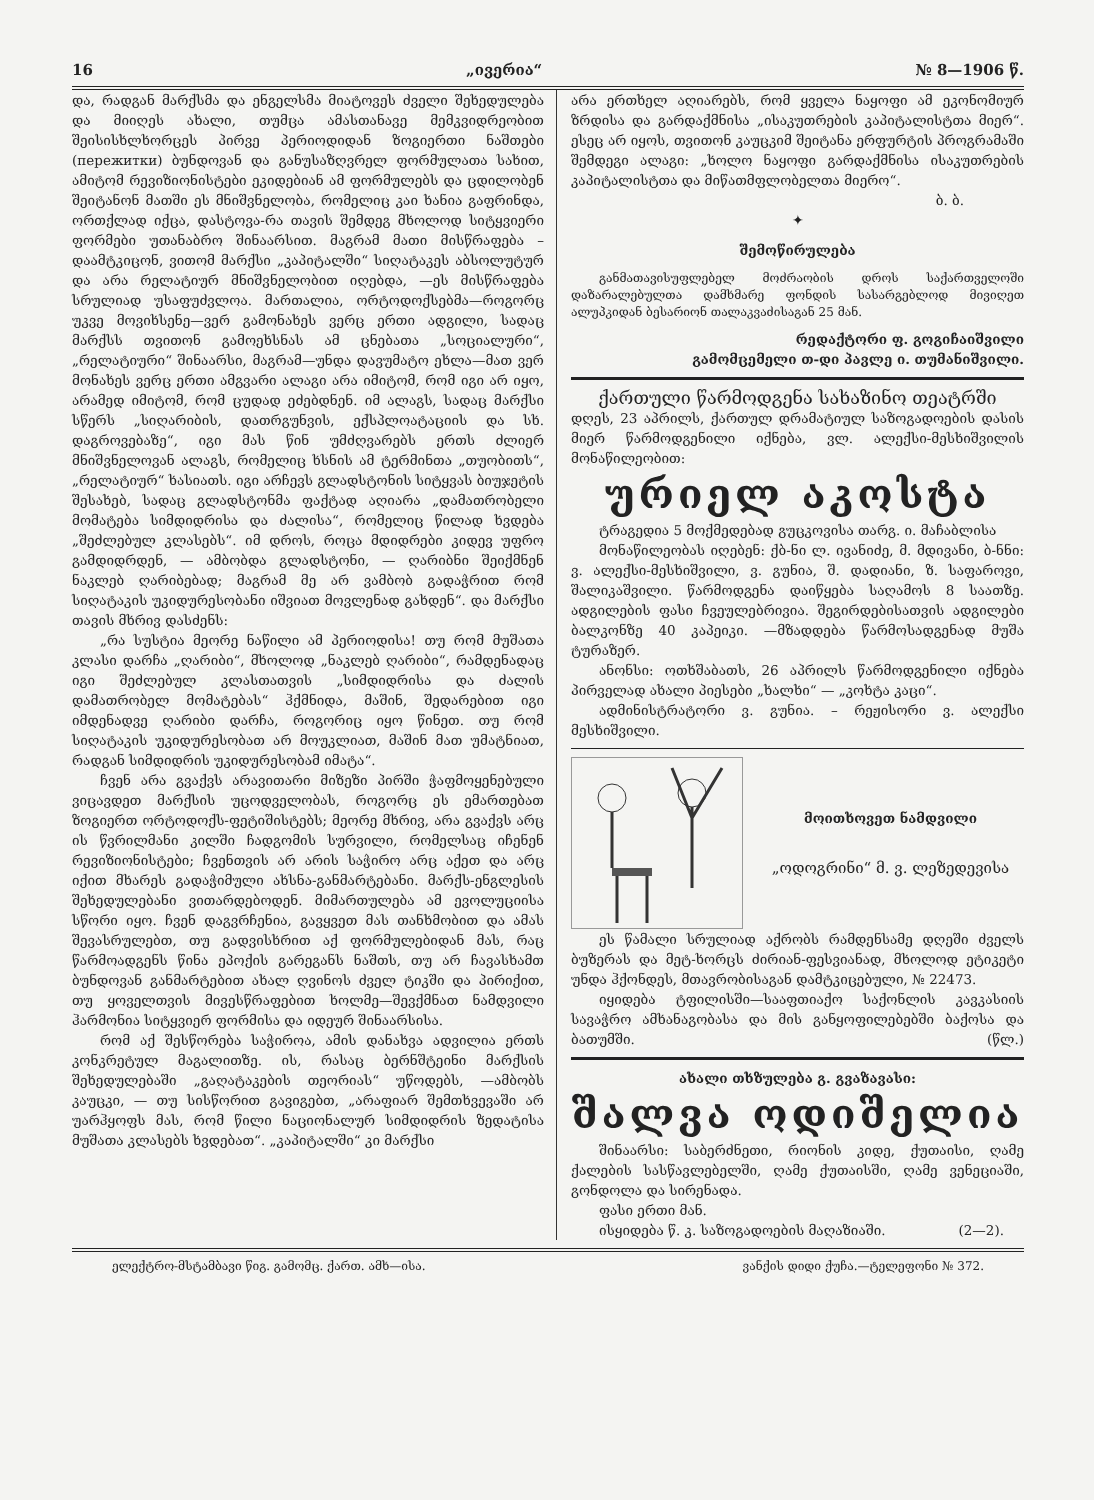16 „ივერია“№ 8—1906 წ.
და, რადგან მარქსმა და ენგელსმა მიატოვეს ძველი შეხედულება და მიიღეს ახალი, თუმცა ამასთანავე მემკვიდრეობით შეისისხლხორცეს პირვე პერიოდიდან ზოგიერთი ნაშთები (пережитки) ბუნდოვან და განუსაზღვრელ ფორმულათა სახით, ამიტომ რევიზიონისტები ეკიდებიან ამ ფორმულებს და ცდილობენ შეიტანონ მათში ეს მნიშვნელობა, რომელიც კაი ხანია გაფრინდა, ორთქლად იქცა, დასტოვა-რა თავის შემდეგ მხოლოდ სიტყვიერი ფორმები უთანაბრო შინაარსით. მაგრამ მათი მისწრაფება – დაამტკიცონ, ვითომ მარქსი „კაპიტალში“ სიღატაკეს აბსოლუტურ და არა რელატიურ მნიშვნელობით იღებდა, —ეს მისწრაფება სრულიად უსაფუძვლოა. მართალია, ორტოდოქსებმა—როგორც უკვე მოვიხსენე—ვერ გამონახეს ვერც ერთი ადგილი, სადაც მარქსს თვითონ გამოეხსნას ამ ცნებათა „სოციალური“, „რელატიური“ შინაარსი, მაგრამ—უნდა დავუმატო ეხლა—მათ ვერ მონახეს ვერც ერთი ამგვარი ალაგი არა იმიტომ, რომ იგი არ იყო, არამედ იმიტომ, რომ ცუდად ეძებდნენ. იმ ალაგს, სადაც მარქსი სწერს „სიღარიბის, დათრგუნვის, ექსპლოატაციის და სხ. დაგროვებაზე“, იგი მას წინ უმძღვარებს ერთს ძლიერ მნიშვნელოვან ალაგს, რომელიც ხსნის ამ ტერმინთა „თუობითს“, „რელატიურ“ ხასიათს. იგი არჩევს გლადსტონის სიტყვას ბიუჯეტის შესახებ, სადაც გლადსტონმა ფაქტად აღიარა „დამათრობელი მომატება სიმდიდრისა და ძალისა“, რომელიც წილად ხვდება „შეძლებულ კლასებს“. იმ დროს, როცა მდიდრები კიდევ უფრო გამდიდრდენ, — ამბობდა გლადსტონი, — ღარიბნი შეიქმნენ ნაკლებ ღარიბებად; მაგრამ მე არ ვამბობ გადაჭრით რომ სიღატაკის უკიდურესობანი იშვიათ მოვლენად გახდენ“. და მარქსი თავის მხრივ დასძენს:
„რა სუსტია მეორე ნაწილი ამ პერიოდისა! თუ რომ მუშათა კლასი დარჩა „ღარიბი“, მხოლოდ „ნაკლებ ღარიბი“, რამდენადაც იგი შეძლებულ კლასთათვის „სიმდიდრისა და ძალის დამათრობელ მომატებას“ ჰქმნიდა, მაშინ, შედარებით იგი იმდენადვე ღარიბი დარჩა, როგორიც იყო წინეთ. თუ რომ სიღატაკის უკიდურესობათ არ მოუკლიათ, მაშინ მათ უმატნიათ, რადგან სიმდიდრის უკიდურესობამ იმატა“.
ჩვენ არა გვაქვს არავითარი მიზეზი პირში ჭაფმოყენებული ვიცავდეთ მარქსის უცოდველობას, როგორც ეს ემართებათ ზოგიერთ ორტოდოქს-ფეტიშისტებს; მეორე მხრივ, არა გვაქვს არც ის წვრილმანი კილში ჩადგომის სურვილი, რომელსაც იჩენენ რევიზიონისტები; ჩვენთვის არ არის საჭირო არც აქეთ და არც იქით მხარეს გადაჭიმული ახსნა-განმარტებანი. მარქს-ენგლესის შეხედულებანი ვითარდებოდენ. მიმართულება ამ ევოლუციისა სწორი იყო. ჩვენ დაგვრჩენია, გავყვეთ მას თანხმობით და ამას შევასრულებთ, თუ გადვისხრით აქ ფორმულებიდან მას, რაც წარმოადგენს წინა ეპოქის გარეგანს ნაშთს, თუ არ ჩავასხამთ ბუნდოვან განმარტებით ახალ ღვინოს ძველ ტიკში და პირიქით, თუ ყოველთვის მივესწრაფებით ხოლმე—შევქმნათ ნამდვილი ჰარმონია სიტყვიერ ფორმისა და იდეურ შინაარსისა.
რომ აქ შესწორება საჭიროა, ამის დანახვა ადვილია ერთს კონკრეტულ მაგალითზე. ის, რასაც ბერნშტეინი მარქსის შეხედულებაში „გაღატაკების თეორიას“ უწოდებს, —ამბობს კაუცკი, — თუ სისწორით გავიგებთ, „არაფიარ შემთხვევაში არ უარჰყოფს მას, რომ წილი ნაციონალურ სიმდიდრის ზედატისა მუშათა კლასებს ხვდებათ“. „კაპიტალში“ კი მარქსი
არა ერთხელ აღიარებს, რომ ყველა ნაყოფი ამ ეკონომიურ ზრდისა და გარდაქმნისა „ისაკუთრების კაპიტალისტთა მიერ“. ესეც არ იყოს, თვითონ კაუცკიმ შეიტანა ერფურტის პროგრამაში შემდეგი ალაგი: „ხოლო ნაყოფი გარდაქმნისა ისაკუთრების კაპიტალისტთა და მიწათმფლობელთა მიერო“.
ბ. ბ.
✦
შემოწირულება
განმათავისუფლებელ მოძრაობის დროს საქართველოში დაზარალებულთა დამხმარე ფონდის სასარგებლოდ მივიღეთ ალუპკიდან ბესარიონ თალაკვაძისაგან 25 მან.
რედაქტორი ფ. გოგიჩაიშვილი
გამომცემელი თ-დი პავლე ი. თუმანიშვილი.
ქართული წარმოდგენა სახაზინო თეატრში
დღეს, 23 აპრილს, ქართულ დრამატიულ საზოგადოების დასის მიერ წარმოდგენილი იქნება, ვლ. ალექსი-მესხიშვილის მონაწილეობით:
ურიელ აკოსტა
ტრაგედია 5 მოქმედებად გუცკოვისა თარგ. ი. მაჩაბლისა
მონაწილეობას იღებენ: ქბ-ნი ლ. ივანიძე, მ. მდივანი, ბ-ნნი: ვ. ალექსი-მესხიშვილი, ვ. გუნია, შ. დადიანი, ზ. საფაროვი, შალიკაშვილი. წარმოდგენა დაიწყება საღამოს 8 საათზე. ადგილების ფასი ჩვეულებრივია. შეგირდებისათვის ადგილები ბალკონზე 40 კაპეიკი. —მზადდება წარმოსადგენად მუშა ტურაზერ.
ანონსი: ოთხშაბათს, 26 აპრილს წარმოდგენილი იქნება პირველად ახალი პიესები „ხალხი“ — „კოხტა კაცი“.
ადმინისტრატორი ვ. გუნია. – რეჟისორი ვ. ალექსი მესხიშვილი.
მოითხოვეთ ნამდვილი
„ოდოგრინი“ მ. ვ. ლეზედევისა
ეს წამალი სრულიად აქრობს რამდენსამე დღეში ძველს ბუზერას და მეტ-ხორცს ძირიან-ფესვიანად, მხოლოდ ეტიკეტი უნდა ჰქონდეს, მთავრობისაგან დამტკიცებული, № 22473.
იყიდება ტფილისში—სააფთიაქო საქონლის კავკასიის სავაჭრო ამხანაგობასა და მის განყოფილებებში ბაქოსა და ბათუმში. (წლ.)
ახალი თხზულება გ. გვაზავასი:
შალვა ოდიშელია
შინაარსი: საბერძნეთი, რიონის კიდე, ქუთაისი, ღამე ქალების სასწავლებელში, ღამე ქუთაისში, ღამე ვენეციაში, გონდოლა და სირენადა.
ფასი ერთი მან.
ისყიდება წ. კ. საზოგადოების მაღაზიაში. (2—2).
ელექტრო-მსტამბავი წიგ. გამომც. ქართ. ამხ—ისა. ვანქის დიდი ქუჩა.—ტელეფონი № 372.